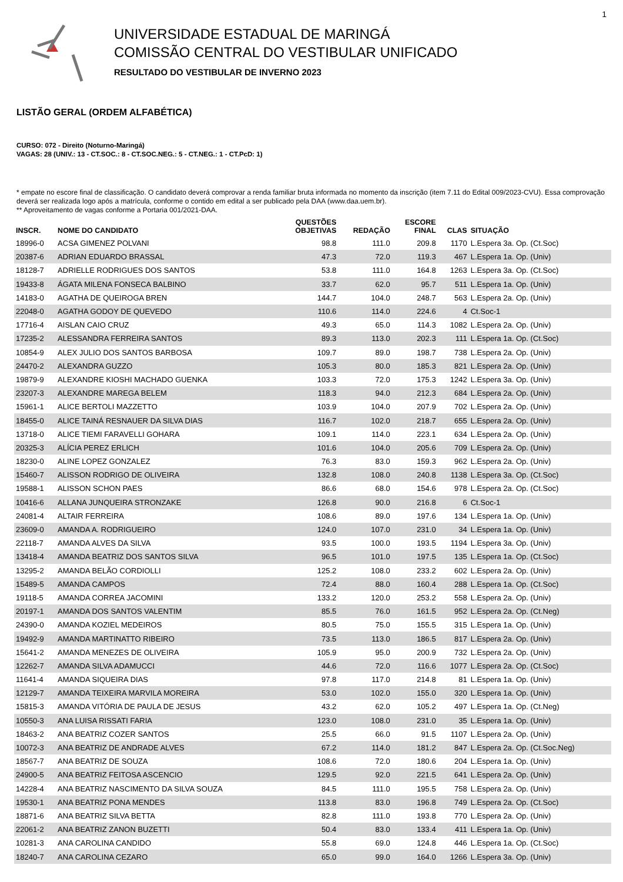1
UNIVERSIDADE ESTADUAL DE MARINGÁ
COMISSÃO CENTRAL DO VESTIBULAR UNIFICADO
RESULTADO DO VESTIBULAR DE INVERNO 2023
LISTÃO GERAL (ORDEM ALFABÉTICA)
CURSO: 072 - Direito (Noturno-Maringá)
VAGAS: 28 (UNIV.: 13 - CT.SOC.: 8 - CT.SOC.NEG.: 5 - CT.NEG.: 1 - CT.PcD: 1)
* empate no escore final de classificação. O candidato deverá comprovar a renda familiar bruta informada no momento da inscrição (item 7.11 do Edital 009/2023-CVU). Essa comprovação deverá ser realizada logo após a matrícula, conforme o contido em edital a ser publicado pela DAA (www.daa.uem.br).
** Aproveitamento de vagas conforme a Portaria 001/2021-DAA.
| INSCR. | NOME DO CANDIDATO | QUESTÕES OBJETIVAS | REDAÇÃO | ESCORE FINAL | CLAS | SITUAÇÃO |
| --- | --- | --- | --- | --- | --- | --- |
| 18996-0 | ACSA GIMENEZ POLVANI | 98.8 | 111.0 | 209.8 | 1170 | L.Espera 3a. Op. (Ct.Soc) |
| 20387-6 | ADRIAN EDUARDO BRASSAL | 47.3 | 72.0 | 119.3 | 467 | L.Espera 1a. Op. (Univ) |
| 18128-7 | ADRIELLE RODRIGUES DOS SANTOS | 53.8 | 111.0 | 164.8 | 1263 | L.Espera 3a. Op. (Ct.Soc) |
| 19433-8 | ÁGATA MILENA FONSECA BALBINO | 33.7 | 62.0 | 95.7 | 511 | L.Espera 1a. Op. (Univ) |
| 14183-0 | AGATHA DE QUEIROGA BREN | 144.7 | 104.0 | 248.7 | 563 | L.Espera 2a. Op. (Univ) |
| 22048-0 | AGATHA GODOY DE QUEVEDO | 110.6 | 114.0 | 224.6 | 4 | Ct.Soc-1 |
| 17716-4 | AISLAN CAIO CRUZ | 49.3 | 65.0 | 114.3 | 1082 | L.Espera 2a. Op. (Univ) |
| 17235-2 | ALESSANDRA FERREIRA SANTOS | 89.3 | 113.0 | 202.3 | 111 | L.Espera 1a. Op. (Ct.Soc) |
| 10854-9 | ALEX JULIO DOS SANTOS BARBOSA | 109.7 | 89.0 | 198.7 | 738 | L.Espera 2a. Op. (Univ) |
| 24470-2 | ALEXANDRA GUZZO | 105.3 | 80.0 | 185.3 | 821 | L.Espera 2a. Op. (Univ) |
| 19879-9 | ALEXANDRE KIOSHI MACHADO GUENKA | 103.3 | 72.0 | 175.3 | 1242 | L.Espera 3a. Op. (Univ) |
| 23207-3 | ALEXANDRE MAREGA BELEM | 118.3 | 94.0 | 212.3 | 684 | L.Espera 2a. Op. (Univ) |
| 15961-1 | ALICE BERTOLI MAZZETTO | 103.9 | 104.0 | 207.9 | 702 | L.Espera 2a. Op. (Univ) |
| 18455-0 | ALICE TAINÁ RESNAUER DA SILVA DIAS | 116.7 | 102.0 | 218.7 | 655 | L.Espera 2a. Op. (Univ) |
| 13718-0 | ALICE TIEMI FARAVELLI GOHARA | 109.1 | 114.0 | 223.1 | 634 | L.Espera 2a. Op. (Univ) |
| 20325-3 | ALÍCIA PEREZ ERLICH | 101.6 | 104.0 | 205.6 | 709 | L.Espera 2a. Op. (Univ) |
| 18230-0 | ALINE LOPEZ GONZALEZ | 76.3 | 83.0 | 159.3 | 962 | L.Espera 2a. Op. (Univ) |
| 15460-7 | ALISSON RODRIGO DE OLIVEIRA | 132.8 | 108.0 | 240.8 | 1138 | L.Espera 3a. Op. (Ct.Soc) |
| 19588-1 | ALISSON SCHON PAES | 86.6 | 68.0 | 154.6 | 978 | L.Espera 2a. Op. (Ct.Soc) |
| 10416-6 | ALLANA JUNQUEIRA STRONZAKE | 126.8 | 90.0 | 216.8 | 6 | Ct.Soc-1 |
| 24081-4 | ALTAIR FERREIRA | 108.6 | 89.0 | 197.6 | 134 | L.Espera 1a. Op. (Univ) |
| 23609-0 | AMANDA A. RODRIGUEIRO | 124.0 | 107.0 | 231.0 | 34 | L.Espera 1a. Op. (Univ) |
| 22118-7 | AMANDA ALVES DA SILVA | 93.5 | 100.0 | 193.5 | 1194 | L.Espera 3a. Op. (Univ) |
| 13418-4 | AMANDA BEATRIZ DOS SANTOS SILVA | 96.5 | 101.0 | 197.5 | 135 | L.Espera 1a. Op. (Ct.Soc) |
| 13295-2 | AMANDA BELÃO CORDIOLLI | 125.2 | 108.0 | 233.2 | 602 | L.Espera 2a. Op. (Univ) |
| 15489-5 | AMANDA CAMPOS | 72.4 | 88.0 | 160.4 | 288 | L.Espera 1a. Op. (Ct.Soc) |
| 19118-5 | AMANDA CORREA JACOMINI | 133.2 | 120.0 | 253.2 | 558 | L.Espera 2a. Op. (Univ) |
| 20197-1 | AMANDA DOS SANTOS VALENTIM | 85.5 | 76.0 | 161.5 | 952 | L.Espera 2a. Op. (Ct.Neg) |
| 24390-0 | AMANDA KOZIEL MEDEIROS | 80.5 | 75.0 | 155.5 | 315 | L.Espera 1a. Op. (Univ) |
| 19492-9 | AMANDA MARTINATTO RIBEIRO | 73.5 | 113.0 | 186.5 | 817 | L.Espera 2a. Op. (Univ) |
| 15641-2 | AMANDA MENEZES DE OLIVEIRA | 105.9 | 95.0 | 200.9 | 732 | L.Espera 2a. Op. (Univ) |
| 12262-7 | AMANDA SILVA ADAMUCCI | 44.6 | 72.0 | 116.6 | 1077 | L.Espera 2a. Op. (Ct.Soc) |
| 11641-4 | AMANDA SIQUEIRA DIAS | 97.8 | 117.0 | 214.8 | 81 | L.Espera 1a. Op. (Univ) |
| 12129-7 | AMANDA TEIXEIRA MARVILA MOREIRA | 53.0 | 102.0 | 155.0 | 320 | L.Espera 1a. Op. (Univ) |
| 15815-3 | AMANDA VITÓRIA DE PAULA DE JESUS | 43.2 | 62.0 | 105.2 | 497 | L.Espera 1a. Op. (Ct.Neg) |
| 10550-3 | ANA LUISA RISSATI FARIA | 123.0 | 108.0 | 231.0 | 35 | L.Espera 1a. Op. (Univ) |
| 18463-2 | ANA BEATRIZ COZER SANTOS | 25.5 | 66.0 | 91.5 | 1107 | L.Espera 2a. Op. (Univ) |
| 10072-3 | ANA BEATRIZ DE ANDRADE ALVES | 67.2 | 114.0 | 181.2 | 847 | L.Espera 2a. Op. (Ct.Soc.Neg) |
| 18567-7 | ANA BEATRIZ DE SOUZA | 108.6 | 72.0 | 180.6 | 204 | L.Espera 1a. Op. (Univ) |
| 24900-5 | ANA BEATRIZ FEITOSA ASCENCIO | 129.5 | 92.0 | 221.5 | 641 | L.Espera 2a. Op. (Univ) |
| 14228-4 | ANA BEATRIZ NASCIMENTO DA SILVA SOUZA | 84.5 | 111.0 | 195.5 | 758 | L.Espera 2a. Op. (Univ) |
| 19530-1 | ANA BEATRIZ PONA MENDES | 113.8 | 83.0 | 196.8 | 749 | L.Espera 2a. Op. (Ct.Soc) |
| 18871-6 | ANA BEATRIZ SILVA BETTA | 82.8 | 111.0 | 193.8 | 770 | L.Espera 2a. Op. (Univ) |
| 22061-2 | ANA BEATRIZ ZANON BUZETTI | 50.4 | 83.0 | 133.4 | 411 | L.Espera 1a. Op. (Univ) |
| 10281-3 | ANA CAROLINA CANDIDO | 55.8 | 69.0 | 124.8 | 446 | L.Espera 1a. Op. (Ct.Soc) |
| 18240-7 | ANA CAROLINA CEZARO | 65.0 | 99.0 | 164.0 | 1266 | L.Espera 3a. Op. (Univ) |